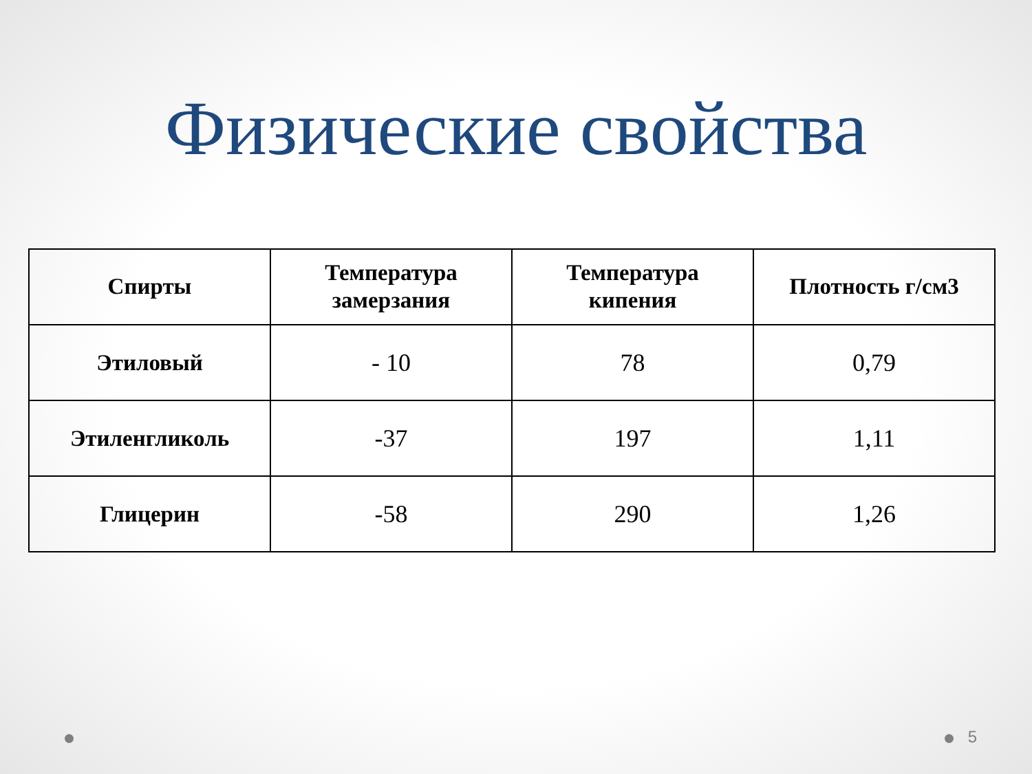Физические свойства
| Спирты | Температура замерзания | Температура кипения | Плотность г/см3 |
| --- | --- | --- | --- |
| Этиловый | - 10 | 78 | 0,79 |
| Этиленгликоль | -37 | 197 | 1,11 |
| Глицерин | -58 | 290 | 1,26 |
5